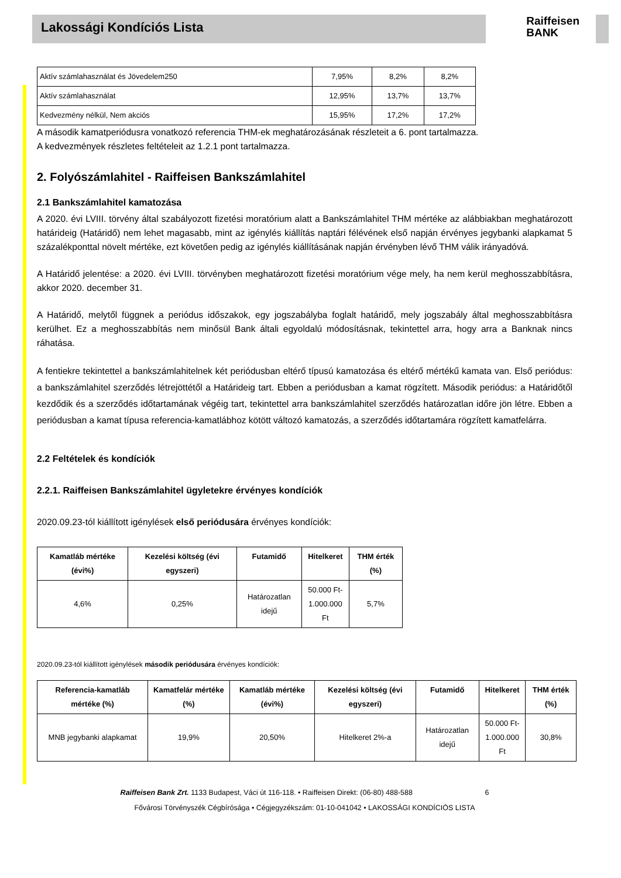Lakossági Kondíciós Lista
Raiffeisen
BANK
| Aktív számlahasználat és Jövedelem250 | 7,95% | 8,2% | 8,2% |
| Aktív számlahasználat | 12,95% | 13,7% | 13,7% |
| Kedvezmény nélkül, Nem akciós | 15,95% | 17,2% | 17,2% |
A második kamatperiódusra vonatkozó referencia THM-ek meghatározásának részleteit a 6. pont tartalmazza.
A kedvezmények részletes feltételeit az 1.2.1 pont tartalmazza.
2. Folyószámlahitel - Raiffeisen Bankszámlahitel
2.1 Bankszámlahitel kamatozása
A 2020. évi LVIII. törvény által szabályozott fizetési moratórium alatt a Bankszámlahitel THM mértéke az alábbiakban meghatározott határideig (Határidő) nem lehet magasabb, mint az igénylés kiállítás naptári félévének első napján érvényes jegybanki alapkamat 5 százalékponttal növelt mértéke, ezt követően pedig az igénylés kiállításának napján érvényben lévő THM válik irányadóvá.
A Határidő jelentése: a 2020. évi LVIII. törvényben meghatározott fizetési moratórium vége mely, ha nem kerül meghosszabbításra, akkor 2020. december 31.
A Határidő, melytől függnek a periódus időszakok, egy jogszabályba foglalt határidő, mely jogszabály által meghosszabbításra kerülhet. Ez a meghosszabbítás nem minősül Bank általi egyoldalú módosításnak, tekintettel arra, hogy arra a Banknak nincs ráhatása.
A fentiekre tekintettel a bankszámlahitelnek két periódusban eltérő típusú kamatozása és eltérő mértékű kamata van. Első periódus: a bankszámlahitel szerződés létrejöttétől a Határideig tart. Ebben a periódusban a kamat rögzített. Második periódus: a Határidőtől kezdődik és a szerződés időtartamának végéig tart, tekintettel arra bankszámlahitel szerződés határozatlan időre jön létre. Ebben a periódusban a kamat típusa referencia-kamatlábhoz kötött változó kamatozás, a szerződés időtartamára rögzített kamatfelárra.
2.2 Feltételek és kondíciók
2.2.1. Raiffeisen Bankszámlahitel ügyletekre érvényes kondíciók
2020.09.23-tól kiállított igénylések első periódusára érvényes kondíciók:
| Kamatláb mértéke (évi%) | Kezelési költség (évi egyszeri) | Futamidő | Hitelkeret | THM érték (%) |
| --- | --- | --- | --- | --- |
| 4,6% | 0,25% | Határozatlan idejű | 50.000 Ft- 1.000.000 Ft | 5,7% |
2020.09.23-tól kiállított igénylések második periódusára érvényes kondíciók:
| Referencia-kamatláb mértéke (%) | Kamatfelár mértéke (%) | Kamatláb mértéke (évi%) | Kezelési költség (évi egyszeri) | Futamidő | Hitelkeret | THM érték (%) |
| --- | --- | --- | --- | --- | --- | --- |
| MNB jegybanki alapkamat | 19,9% | 20,50% | Hitelkeret 2%-a | Határozatlan idejű | 50.000 Ft- 1.000.000 Ft | 30,8% |
Raiffeisen Bank Zrt. 1133 Budapest, Váci út 116-118. • Raiffeisen Direkt: (06-80) 488-588 6
Fővárosi Törvényszék Cégbírósága • Cégjegyzékszám: 01-10-041042 • LAKOSSÁGI KONDÍCIÓS LISTA